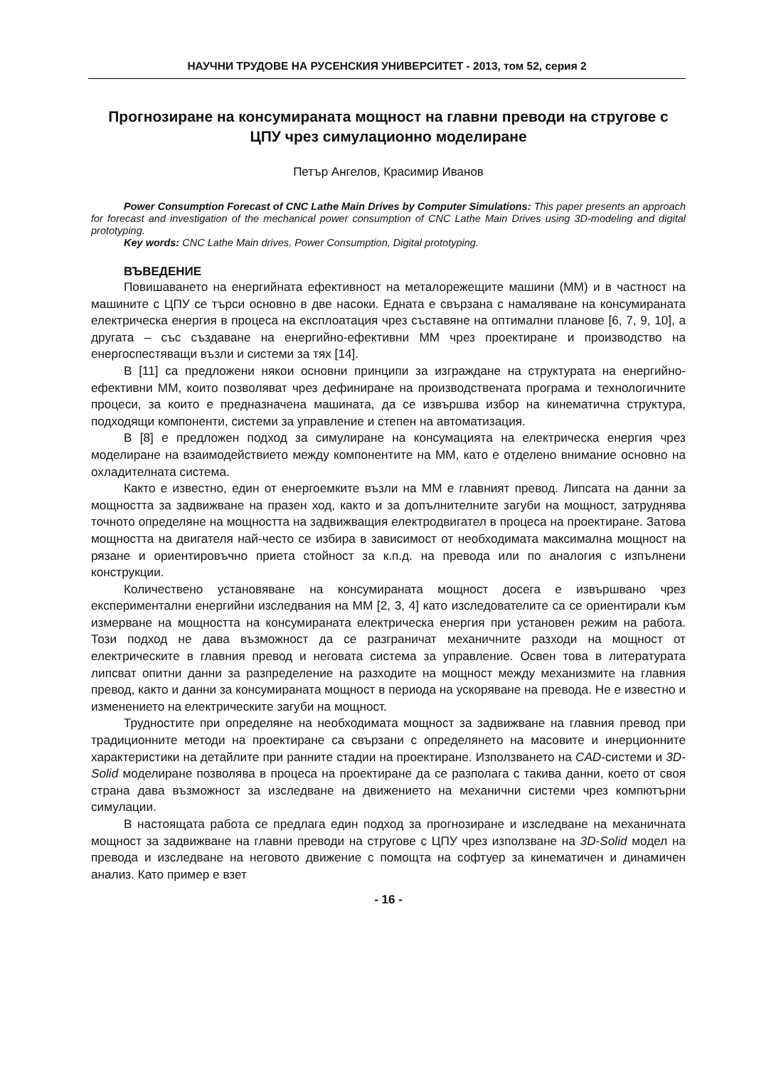НАУЧНИ ТРУДОВЕ НА РУСЕНСКИЯ УНИВЕРСИТЕТ - 2013, том 52, серия 2
Прогнозиране на консумираната мощност на главни преводи на стругове с ЦПУ чрез симулационно моделиране
Петър Ангелов, Красимир Иванов
Power Consumption Forecast of CNC Lathe Main Drives by Computer Simulations: This paper presents an approach for forecast and investigation of the mechanical power consumption of CNC Lathe Main Drives using 3D-modeling and digital prototyping.
Key words: CNC Lathe Main drives, Power Consumption, Digital prototyping.
ВЪВЕДЕНИЕ
Повишаването на енергийната ефективност на металорежещите машини (ММ) и в частност на машините с ЦПУ се търси основно в две насоки. Едната е свързана с намаляване на консумираната електрическа енергия в процеса на експлоатация чрез съставяне на оптимални планове [6, 7, 9, 10], а другата – със създаване на енергийно-ефективни ММ чрез проектиране и производство на енергоспестяващи възли и системи за тях [14].
В [11] са предложени някои основни принципи за изграждане на структурата на енергийно-ефективни ММ, които позволяват чрез дефиниране на производствената програма и технологичните процеси, за които е предназначена машината, да се извършва избор на кинематична структура, подходящи компоненти, системи за управление и степен на автоматизация.
В [8] е предложен подход за симулиране на консумацията на електрическа енергия чрез моделиране на взаимодействието между компонентите на ММ, като е отделено внимание основно на охладителната система.
Както е известно, един от енергоемките възли на ММ е главният превод. Липсата на данни за мощността за задвижване на празен ход, както и за допълнителните загуби на мощност, затруднява точното определяне на мощността на задвижващия електродвигател в процеса на проектиране. Затова мощността на двигателя най-често се избира в зависимост от необходимата максимална мощност на рязане и ориентировъчно приета стойност за к.п.д. на превода или по аналогия с изпълнени конструкции.
Количествено установяване на консумираната мощност досега е извършвано чрез експериментални енергийни изследвания на ММ [2, 3, 4] като изследователите са се ориентирали към измерване на мощността на консумираната електрическа енергия при установен режим на работа. Този подход не дава възможност да се разграничат механичните разходи на мощност от електрическите в главния превод и неговата система за управление. Освен това в литературата липсват опитни данни за разпределение на разходите на мощност между механизмите на главния превод, както и данни за консумираната мощност в периода на ускоряване на превода. Не е известно и изменението на електрическите загуби на мощност.
Трудностите при определяне на необходимата мощност за задвижване на главния превод при традиционните методи на проектиране са свързани с определянето на масовите и инерционните характеристики на детайлите при ранните стадии на проектиране. Използването на CAD-системи и 3D-Solid моделиране позволява в процеса на проектиране да се разполага с такива данни, което от своя страна дава възможност за изследване на движението на механични системи чрез компютърни симулации.
В настоящата работа се предлага един подход за прогнозиране и изследване на механичната мощност за задвижване на главни преводи на стругове с ЦПУ чрез използване на 3D-Solid модел на превода и изследване на неговото движение с помощта на софтуер за кинематичен и динамичен анализ. Като пример е взет
- 16 -